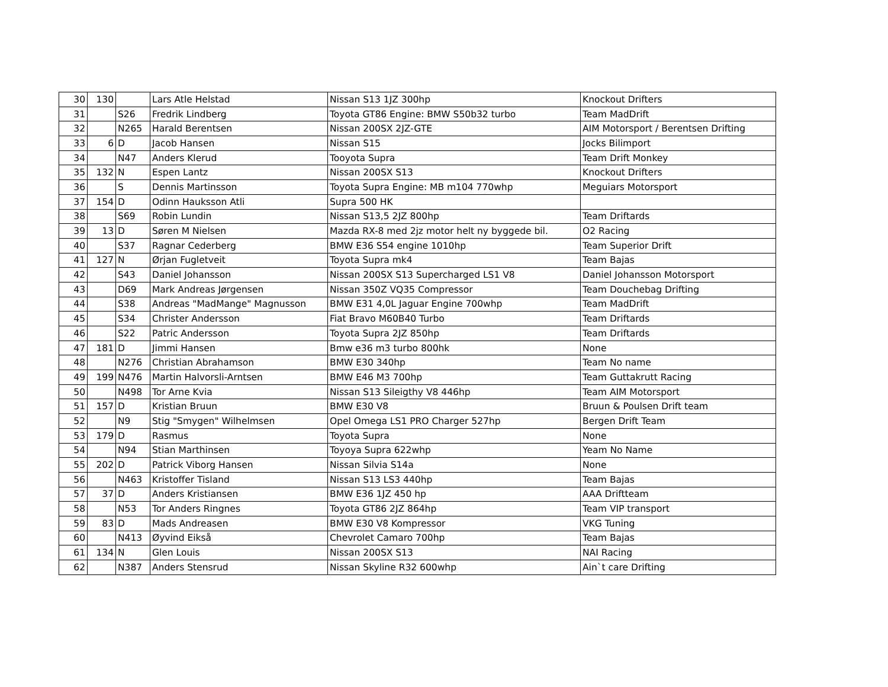| 30 | 130 | | Lars Atle Helstad | Nissan S13 1JZ 300hp | Knockout Drifters |
| 31 | | S26 | Fredrik Lindberg | Toyota GT86 Engine: BMW S50b32 turbo | Team MadDrift |
| 32 | | N265 | Harald Berentsen | Nissan 200SX 2JZ-GTE | AIM Motorsport / Berentsen Drifting |
| 33 | 6 | D | Jacob Hansen | Nissan S15 | Jocks Bilimport |
| 34 | | N47 | Anders Klerud | Tooyota Supra | Team Drift Monkey |
| 35 | 132 | N | Espen Lantz | Nissan 200SX S13 | Knockout Drifters |
| 36 | | S | Dennis Martinsson | Toyota Supra Engine: MB m104 770whp | Meguiars Motorsport |
| 37 | 154 | D | Odinn Hauksson Atli | Supra 500 HK | |
| 38 | | S69 | Robin Lundin | Nissan S13,5 2JZ 800hp | Team Driftards |
| 39 | 13 | D | Søren M Nielsen | Mazda RX-8 med 2jz motor helt ny byggede bil. | O2 Racing |
| 40 | | S37 | Ragnar Cederberg | BMW E36 S54 engine 1010hp | Team Superior Drift |
| 41 | 127 | N | Ørjan Fugletveit | Toyota Supra mk4 | Team Bajas |
| 42 | | S43 | Daniel Johansson | Nissan 200SX S13 Supercharged LS1 V8 | Daniel Johansson Motorsport |
| 43 | | D69 | Mark Andreas Jørgensen | Nissan 350Z VQ35 Compressor | Team Douchebag Drifting |
| 44 | | S38 | Andreas "MadMange" Magnusson | BMW E31 4,0L Jaguar Engine 700whp | Team MadDrift |
| 45 | | S34 | Christer Andersson | Fiat Bravo M60B40 Turbo | Team Driftards |
| 46 | | S22 | Patric Andersson | Toyota Supra 2JZ 850hp | Team Driftards |
| 47 | 181 | D | Jimmi Hansen | Bmw e36 m3 turbo 800hk | None |
| 48 | | N276 | Christian Abrahamson | BMW E30 340hp | Team No name |
| 49 | 199 | N476 | Martin Halvorsli-Arntsen | BMW E46 M3 700hp | Team Guttakrutt Racing |
| 50 | | N498 | Tor Arne Kvia | Nissan S13 Sileigthy V8 446hp | Team AIM Motorsport |
| 51 | 157 | D | Kristian Bruun | BMW E30 V8 | Bruun & Poulsen Drift team |
| 52 | | N9 | Stig "Smygen" Wilhelmsen | Opel Omega LS1 PRO Charger 527hp | Bergen Drift Team |
| 53 | 179 | D | Rasmus | Toyota Supra | None |
| 54 | | N94 | Stian Marthinsen | Toyoya Supra 622whp | Yeam No Name |
| 55 | 202 | D | Patrick Viborg Hansen | Nissan Silvia S14a | None |
| 56 | | N463 | Kristoffer Tisland | Nissan S13 LS3 440hp | Team Bajas |
| 57 | 37 | D | Anders Kristiansen | BMW E36 1JZ 450 hp | AAA Driftteam |
| 58 | | N53 | Tor Anders Ringnes | Toyota GT86 2JZ 864hp | Team VIP transport |
| 59 | 83 | D | Mads Andreasen | BMW E30 V8 Kompressor | VKG Tuning |
| 60 | | N413 | Øyvind Eikså | Chevrolet Camaro 700hp | Team Bajas |
| 61 | 134 | N | Glen Louis | Nissan 200SX S13 | NAI Racing |
| 62 | | N387 | Anders Stensrud | Nissan Skyline R32 600whp | Ain`t care Drifting |